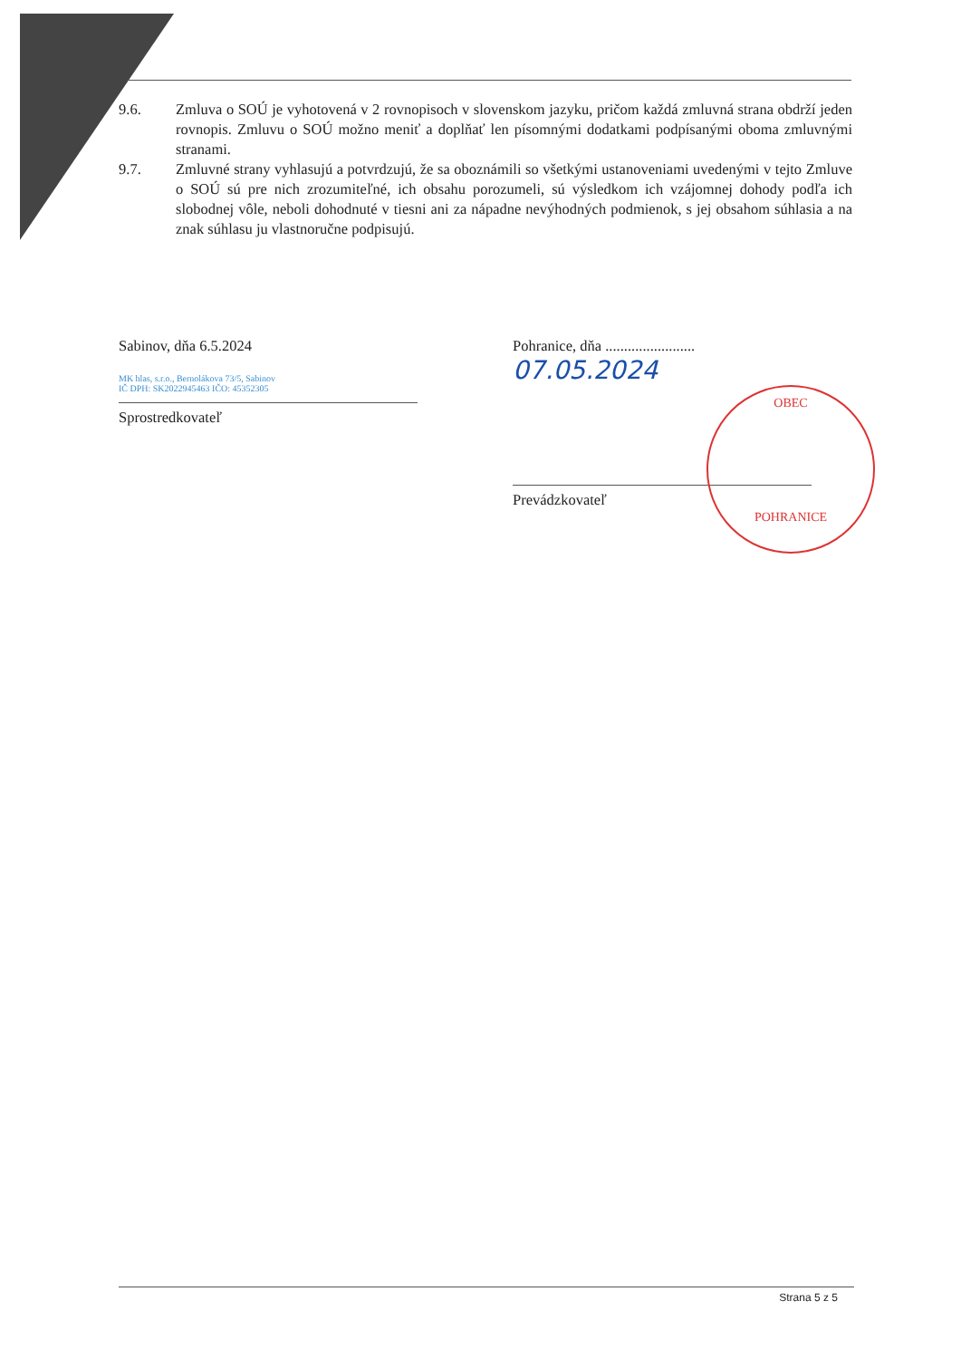9.6. Zmluva o SOÚ je vyhotovená v 2 rovnopisoch v slovenskom jazyku, pričom každá zmluvná strana obdrží jeden rovnopis. Zmluvu o SOÚ možno meniť a doplňať len písomnými dodatkami podpísanými oboma zmluvnými stranami.
9.7. Zmluvné strany vyhlasujú a potvrdzujú, že sa oboznámili so všetkými ustanoveniami uvedenými v tejto Zmluve o SOÚ sú pre nich zrozumiteľné, ich obsahu porozumeli, sú výsledkom ich vzájomnej dohody podľa ich slobodnej vôle, neboli dohodnuté v tiesni ani za nápadne nevýhodných podmienok, s jej obsahom súhlasia a na znak súhlasu ju vlastnoručne podpisujú.
Sabinov, dňa 6.5.2024
MK hlas, s.r.o., Bernolákova 73/5, Sabinov
IČ DPH: SK2022945463 IČO: 45352305
Sprostredkovateľ
Pohranice, dňa ........................ 07.05.2024
Prevádzkovateľ
OBEC
POHRANICE
Strana 5 z 5